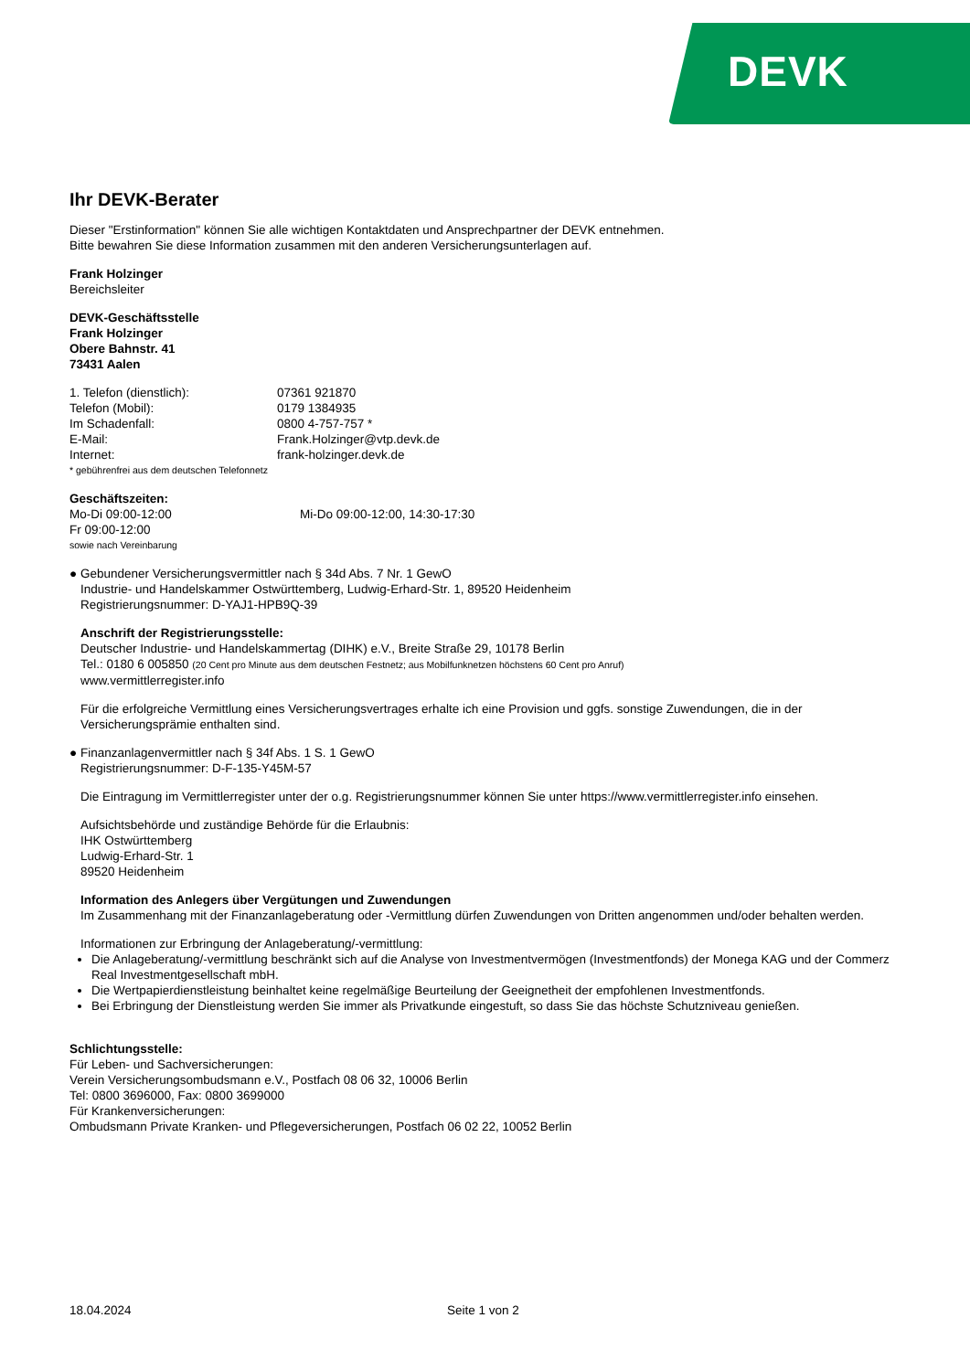DEVK
Ihr DEVK-Berater
Dieser "Erstinformation" können Sie alle wichtigen Kontaktdaten und Ansprechpartner der DEVK entnehmen.
Bitte bewahren Sie diese Information zusammen mit den anderen Versicherungsunterlagen auf.
Frank Holzinger
Bereichsleiter
DEVK-Geschäftsstelle
Frank Holzinger
Obere Bahnstr. 41
73431 Aalen
1. Telefon (dienstlich): 07361 921870
Telefon (Mobil): 0179 1384935
Im Schadenfall: 0800 4-757-757 *
E-Mail: Frank.Holzinger@vtp.devk.de
Internet: frank-holzinger.devk.de
* gebührenfrei aus dem deutschen Telefonnetz
Geschäftszeiten:
Mo-Di 09:00-12:00 Mi-Do 09:00-12:00, 14:30-17:30
Fr 09:00-12:00
sowie nach Vereinbarung
● Gebundener Versicherungsvermittler nach § 34d Abs. 7 Nr. 1 GewO
Industrie- und Handelskammer Ostwürttemberg, Ludwig-Erhard-Str. 1, 89520 Heidenheim
Registrierungsnummer: D-YAJ1-HPB9Q-39
Anschrift der Registrierungsstelle:
Deutscher Industrie- und Handelskammertag (DIHK) e.V., Breite Straße 29, 10178 Berlin
Tel.: 0180 6 005850 (20 Cent pro Minute aus dem deutschen Festnetz; aus Mobilfunknetzen höchstens 60 Cent pro Anruf)
www.vermittlerregister.info
Für die erfolgreiche Vermittlung eines Versicherungsvertrages erhalte ich eine Provision und ggfs. sonstige Zuwendungen, die in der Versicherungsprämie enthalten sind.
● Finanzanlagenvermittler nach § 34f Abs. 1 S. 1 GewO
Registrierungsnummer: D-F-135-Y45M-57
Die Eintragung im Vermittlerregister unter der o.g. Registrierungsnummer können Sie unter https://www.vermittlerregister.info einsehen.
Aufsichtsbehörde und zuständige Behörde für die Erlaubnis:
IHK Ostwürttemberg
Ludwig-Erhard-Str. 1
89520 Heidenheim
Information des Anlegers über Vergütungen und Zuwendungen
Im Zusammenhang mit der Finanzanlageberatung oder -Vermittlung dürfen Zuwendungen von Dritten angenommen und/oder behalten werden.
Informationen zur Erbringung der Anlageberatung/-vermittlung:
Die Anlageberatung/-vermittlung beschränkt sich auf die Analyse von Investmentvermögen (Investmentfonds) der Monega KAG und der Commerz Real Investmentgesellschaft mbH.
Die Wertpapierdienstleistung beinhaltet keine regelmäßige Beurteilung der Geeignetheit der empfohlenen Investmentfonds.
Bei Erbringung der Dienstleistung werden Sie immer als Privatkunde eingestuft, so dass Sie das höchste Schutzniveau genießen.
Schlichtungsstelle:
Für Leben- und Sachversicherungen:
Verein Versicherungsombudsmann e.V., Postfach 08 06 32, 10006 Berlin
Tel: 0800 3696000, Fax: 0800 3699000
Für Krankenversicherungen:
Ombudsmann Private Kranken- und Pflegeversicherungen, Postfach 06 02 22, 10052 Berlin
18.04.2024 Seite 1 von 2